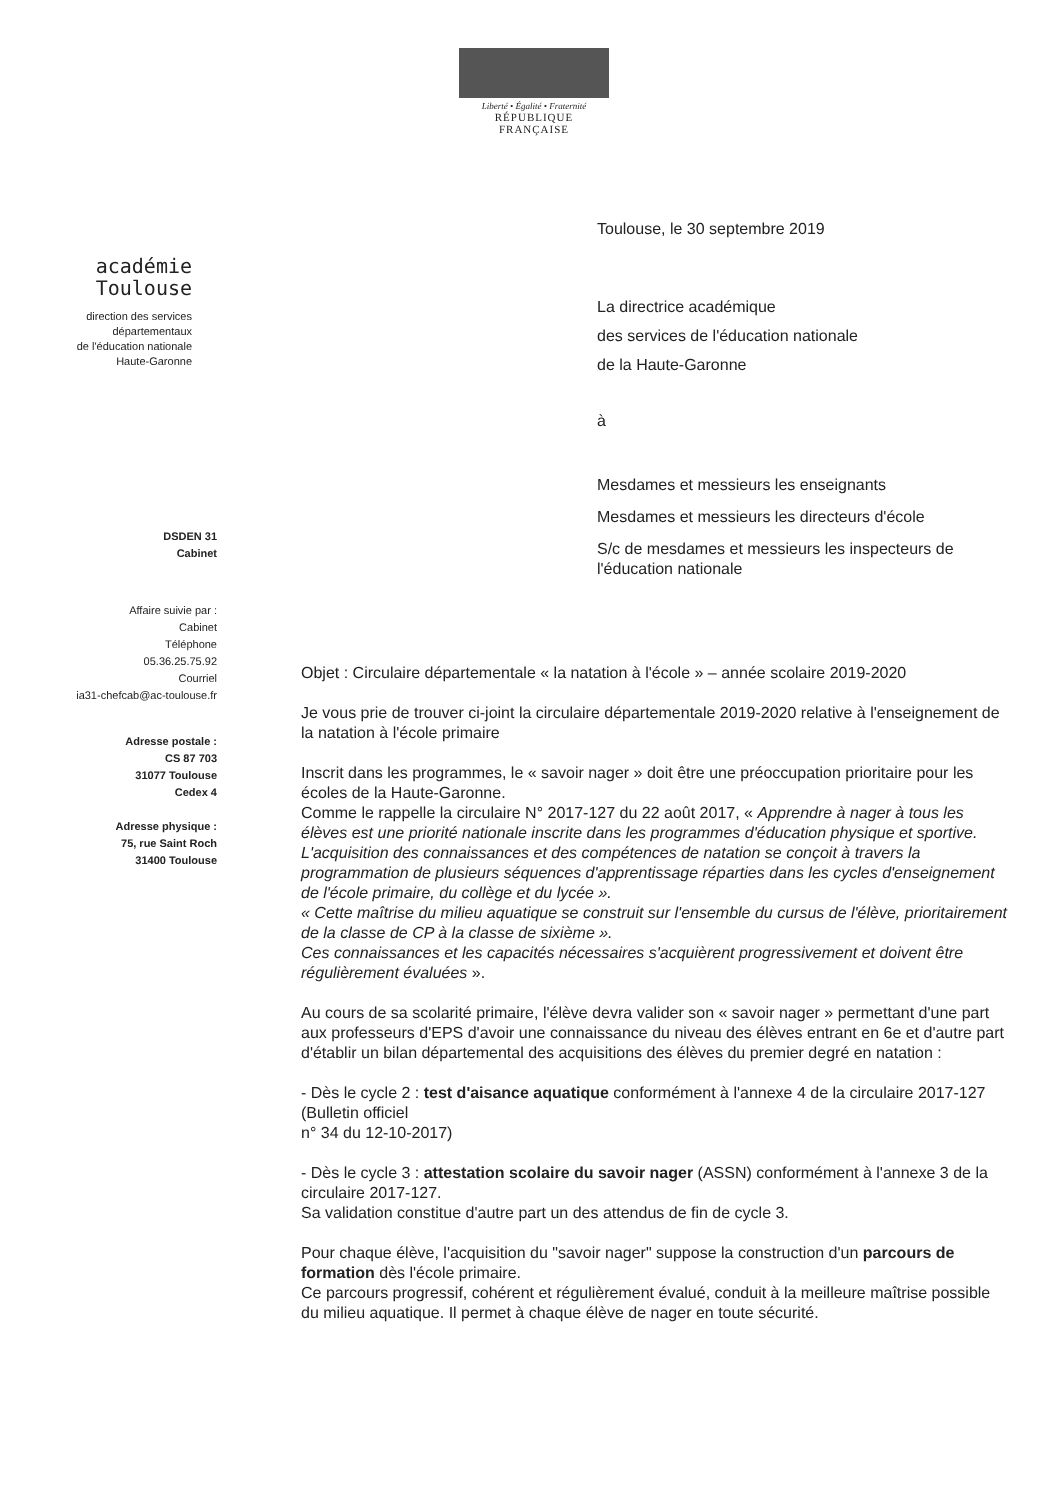Liberté • Égalité • Fraternité
RÉPUBLIQUE FRANÇAISE
académie
Toulouse
direction des services
départementaux
de l'éducation nationale
Haute-Garonne
DSDEN 31
Cabinet
Affaire suivie par :
Cabinet
Téléphone
05.36.25.75.92
Courriel
ia31-chefcab@ac-toulouse.fr
Adresse postale :
CS 87 703
31077 Toulouse
Cedex 4
Adresse physique :
75, rue Saint Roch
31400 Toulouse
Toulouse, le 30 septembre 2019
La directrice académique
des services de l'éducation nationale
de la Haute-Garonne
à
Mesdames et messieurs les enseignants
Mesdames et messieurs les directeurs d'école
S/c de mesdames et messieurs les inspecteurs de l'éducation nationale
Objet : Circulaire départementale « la natation à l'école » – année scolaire 2019-2020
Je vous prie de trouver ci-joint la circulaire départementale 2019-2020 relative à l'enseignement de la natation à l'école primaire
Inscrit dans les programmes, le « savoir nager » doit être une préoccupation prioritaire pour les écoles de la Haute-Garonne.
Comme le rappelle la circulaire N° 2017-127 du 22 août 2017, « Apprendre à nager à tous les élèves est une priorité nationale inscrite dans les programmes d'éducation physique et sportive.
L'acquisition des connaissances et des compétences de natation se conçoit à travers la programmation de plusieurs séquences d'apprentissage réparties dans les cycles d'enseignement de l'école primaire, du collège et du lycée ».
« Cette maîtrise du milieu aquatique se construit sur l'ensemble du cursus de l'élève, prioritairement de la classe de CP à la classe de sixième ».
Ces connaissances et les capacités nécessaires s'acquièrent progressivement et doivent être régulièrement évaluées ».
Au cours de sa scolarité primaire, l'élève devra valider son « savoir nager » permettant d'une part aux professeurs d'EPS d'avoir une connaissance du niveau des élèves entrant en 6e et d'autre part d'établir un bilan départemental des acquisitions des élèves du premier degré en natation :
- Dès le cycle 2 : test d'aisance aquatique conformément à l'annexe 4 de la circulaire 2017-127 (Bulletin officiel
n° 34 du 12-10-2017)
- Dès le cycle 3 : attestation scolaire du savoir nager (ASSN) conformément à l'annexe 3 de la circulaire 2017-127.
Sa validation constitue d'autre part un des attendus de fin de cycle 3.
Pour chaque élève, l'acquisition du "savoir nager" suppose la construction d'un parcours de formation dès l'école primaire.
Ce parcours progressif, cohérent et régulièrement évalué, conduit à la meilleure maîtrise possible du milieu aquatique. Il permet à chaque élève de nager en toute sécurité.